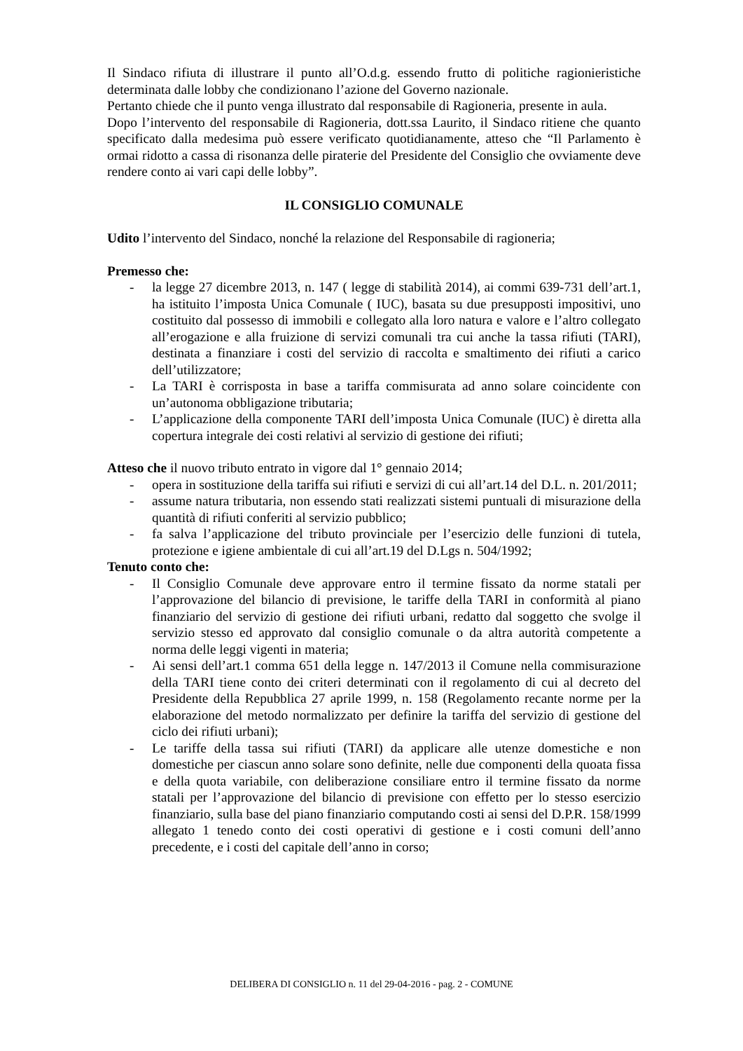Il Sindaco rifiuta di illustrare il punto all’O.d.g. essendo frutto di politiche ragionieristiche determinata dalle lobby che condizionano l’azione del Governo nazionale.
Pertanto chiede che il punto venga illustrato dal responsabile di Ragioneria, presente in aula.
Dopo l’intervento del responsabile di Ragioneria, dott.ssa Laurito, il Sindaco ritiene che quanto specificato dalla medesima può essere verificato quotidianamente, atteso che “Il Parlamento è ormai ridotto a cassa di risonanza delle piraterie del Presidente del Consiglio che ovviamente deve rendere conto ai vari capi delle lobby”.
IL CONSIGLIO COMUNALE
Udito l’intervento del Sindaco, nonché la relazione del Responsabile di ragioneria;
Premesso che:
- la legge 27 dicembre 2013, n. 147 ( legge di stabilità 2014), ai commi 639-731 dell’art.1, ha istituito l’imposta Unica Comunale ( IUC), basata su due presupposti impositivi, uno costituito dal possesso di immobili e collegato alla loro natura e valore e l’altro collegato all’erogazione e alla fruizione di servizi comunali tra cui anche la tassa rifiuti (TARI), destinata a finanziare i costi del servizio di raccolta e smaltimento dei rifiuti a carico dell’utilizzatore;
- La TARI è corrisposta in base a tariffa commisurata ad anno solare coincidente con un’autonoma obbligazione tributaria;
- L’applicazione della componente TARI dell’imposta Unica Comunale (IUC) è diretta alla copertura integrale dei costi relativi al servizio di gestione dei rifiuti;
Atteso che il nuovo tributo entrato in vigore dal 1° gennaio 2014;
- opera in sostituzione della tariffa sui rifiuti e servizi di cui all’art.14 del D.L. n. 201/2011;
- assume natura tributaria, non essendo stati realizzati sistemi puntuali di misurazione della quantità di rifiuti conferiti al servizio pubblico;
- fa salva l’applicazione del tributo provinciale per l’esercizio delle funzioni di tutela, protezione e igiene ambientale di cui all’art.19 del D.Lgs n. 504/1992;
Tenuto conto che:
- Il Consiglio Comunale deve approvare entro il termine fissato da norme statali per l’approvazione del bilancio di previsione, le tariffe della TARI in conformità al piano finanziario del servizio di gestione dei rifiuti urbani, redatto dal soggetto che svolge il servizio stesso ed approvato dal consiglio comunale o da altra autorità competente a norma delle leggi vigenti in materia;
- Ai sensi dell’art.1 comma 651 della legge n. 147/2013 il Comune nella commisurazione della TARI tiene conto dei criteri determinati con il regolamento di cui al decreto del Presidente della Repubblica 27 aprile 1999, n. 158 (Regolamento recante norme per la elaborazione del metodo normalizzato per definire la tariffa del servizio di gestione del ciclo dei rifiuti urbani);
- Le tariffe della tassa sui rifiuti (TARI) da applicare alle utenze domestiche e non domestiche per ciascun anno solare sono definite, nelle due componenti della quoata fissa e della quota variabile, con deliberazione consiliare entro il termine fissato da norme statali per l’approvazione del bilancio di previsione con effetto per lo stesso esercizio finanziario, sulla base del piano finanziario computando costi ai sensi del D.P.R. 158/1999 allegato 1 tenedo conto dei costi operativi di gestione e i costi comuni dell’anno precedente, e i costi del capitale dell’anno in corso;
DELIBERA DI CONSIGLIO n. 11 del 29-04-2016 - pag. 2 - COMUNE